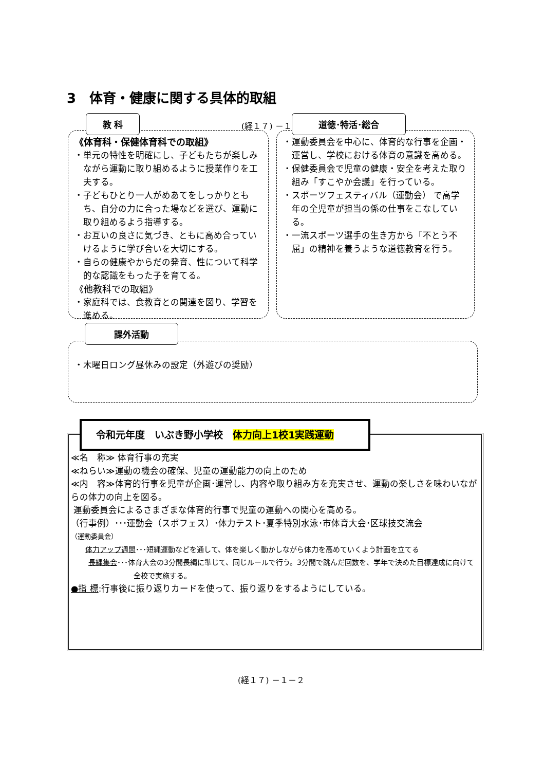3　体育・健康に関する具体的取組
(経１７) －１－
《体育科・保健体育科での取組》
・単元の特性を明確にし、子どもたちが楽しみながら運動に取り組めるように授業作りを工夫する。
・子どもひとり一人がめあてをしっかりともち、自分の力に合った場などを選び、運動に取り組めるよう指導する。
・お互いの良さに気づき、ともに高め合っていけるように学び合いを大切にする。
・自らの健康やからだの発育、性について科学的な認識をもった子を育てる。
《他教科での取組》
・家庭科では、食教育との関連を図り、学習を進める。
教 科
・運動委員会を中心に、体育的な行事を企画・運営し、学校における体育の意識を高める。
・保健委員会で児童の健康・安全を考えた取り組み「すこやか会議」を行っている。
・スポーツフェスティバル（運動会） で高学年の全児童が担当の係の仕事をこなしている。
・一流スポーツ選手の生き方から「不とう不屈」の精神を養うような道徳教育を行う。
道徳･特活･総合
・木曜日ロング昼休みの設定（外遊びの奨励）
課外活動
≪名　称≫ 体育行事の充実
≪ねらい≫運動の機会の確保、児童の運動能力の向上のため
≪内　容≫体育的行事を児童が企画･運営し、内容や取り組み方を充実させ、運動の楽しさを味わいながらの体力の向上を図る。
運動委員会によるさまざまな体育的行事で児童の運動への関心を高める。
（行事例）･･･運動会（スポフェス）･体力テスト･夏季特別水泳･市体育大会･区球技交流会
（運動委員会）
体力アップ週間･･･短縄運動などを通して、体を楽しく動かしながら体力を高めていくよう計画を立てる
長縄集会･･･体育大会の3分間長縄に準じて、同じルールで行う。3分間で跳んだ回数を、学年で決めた目標達成に向けて
全校で実施する。
●指 標:行事後に振り返りカードを使って、振り返りをするようにしている。
令和元年度　いぶき野小学校　体力向上1校1実践運動
(経１７) －１－２